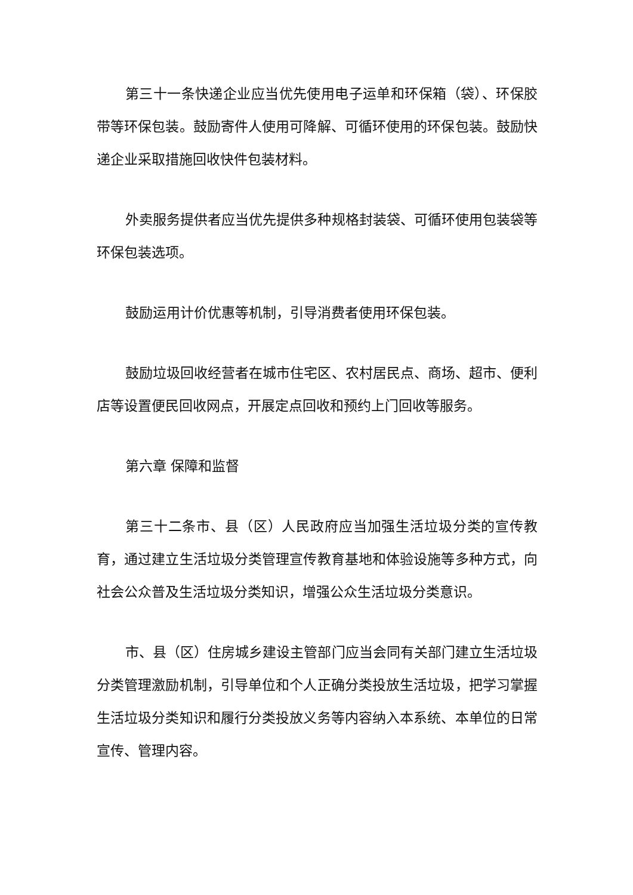第三十一条快递企业应当优先使用电子运单和环保箱（袋）、环保胶带等环保包装。鼓励寄件人使用可降解、可循环使用的环保包装。鼓励快递企业采取措施回收快件包装材料。
外卖服务提供者应当优先提供多种规格封装袋、可循环使用包装袋等环保包装选项。
鼓励运用计价优惠等机制，引导消费者使用环保包装。
鼓励垃圾回收经营者在城市住宅区、农村居民点、商场、超市、便利店等设置便民回收网点，开展定点回收和预约上门回收等服务。
第六章 保障和监督
第三十二条市、县（区）人民政府应当加强生活垃圾分类的宣传教育，通过建立生活垃圾分类管理宣传教育基地和体验设施等多种方式，向社会公众普及生活垃圾分类知识，增强公众生活垃圾分类意识。
市、县（区）住房城乡建设主管部门应当会同有关部门建立生活垃圾分类管理激励机制，引导单位和个人正确分类投放生活垃圾，把学习掌握生活垃圾分类知识和履行分类投放义务等内容纳入本系统、本单位的日常宣传、管理内容。